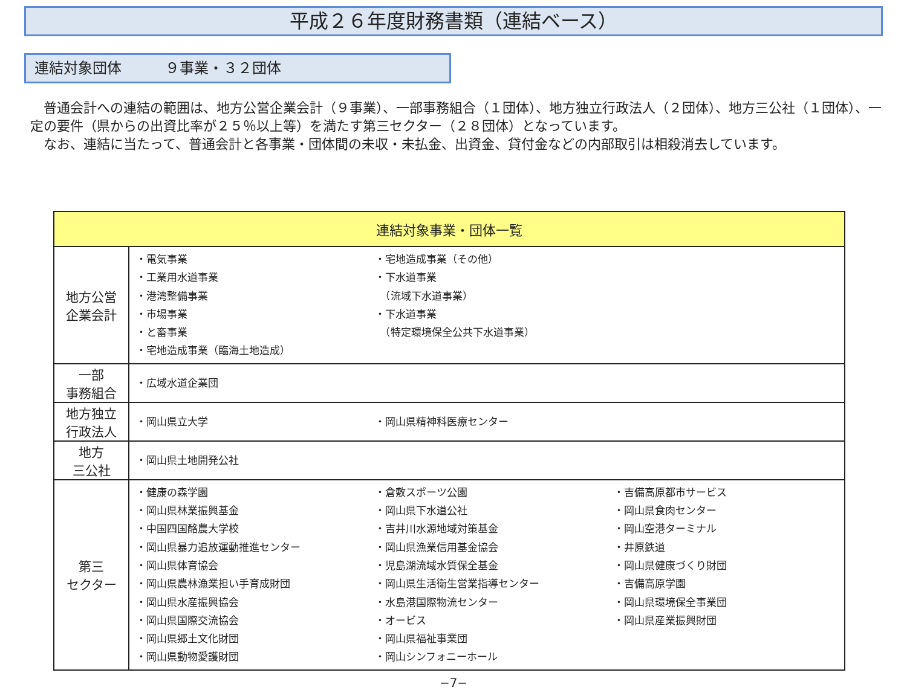平成２６年度財務書類（連結ベース）
連結対象団体　　　９事業・３２団体
　普通会計への連結の範囲は、地方公営企業会計（９事業）、一部事務組合（１団体）、地方独立行政法人（２団体）、地方三公社（１団体）、一定の要件（県からの出資比率が２５％以上等）を満たす第三セクター（２８団体）となっています。
　なお、連結に当たって、普通会計と各事業・団体間の未収・未払金、出資金、貸付金などの内部取引は相殺消去しています。
| 連結対象事業・団体一覧 | |
| --- | --- |
| 地方公営 企業会計 | ・電気事業 ・工業用水道事業 ・港湾整備事業 ・市場事業 ・と畜事業 ・宅地造成事業（臨海土地造成） ・宅地造成事業（その他） ・下水道事業 （流域下水道事業） ・下水道事業 （特定環境保全公共下水道事業） |
| 一部 事務組合 | ・広域水道企業団 |
| 地方独立 行政法人 | ・岡山県立大学 ・岡山県精神科医療センター |
| 地方 三公社 | ・岡山県土地開発公社 |
| 第三 セクター | ・健康の森学園 ・岡山県林業振興基金 ・中国四国酪農大学校 ・岡山県暴力追放運動推進センター ・岡山県体育協会 ・岡山県農林漁業担い手育成財団 ・岡山県水産振興協会 ・岡山県国際交流協会 ・岡山県郷土文化財団 ・岡山県動物愛護財団 ・倉敷スポーツ公園 ・岡山県下水道公社 ・吉井川水源地域対策基金 ・岡山県漁業信用基金協会 ・児島湖流域水質保全基金 ・岡山県生活衛生営業指導センター ・水島港国際物流センター ・オービス ・岡山県福祉事業団 ・岡山シンフォニーホール ・吉備高原都市サービス ・岡山県食肉センター ・岡山空港ターミナル ・井原鉄道 ・岡山県健康づくり財団 ・吉備高原学園 ・岡山県環境保全事業団 ・岡山県産業振興財団 |
−7−